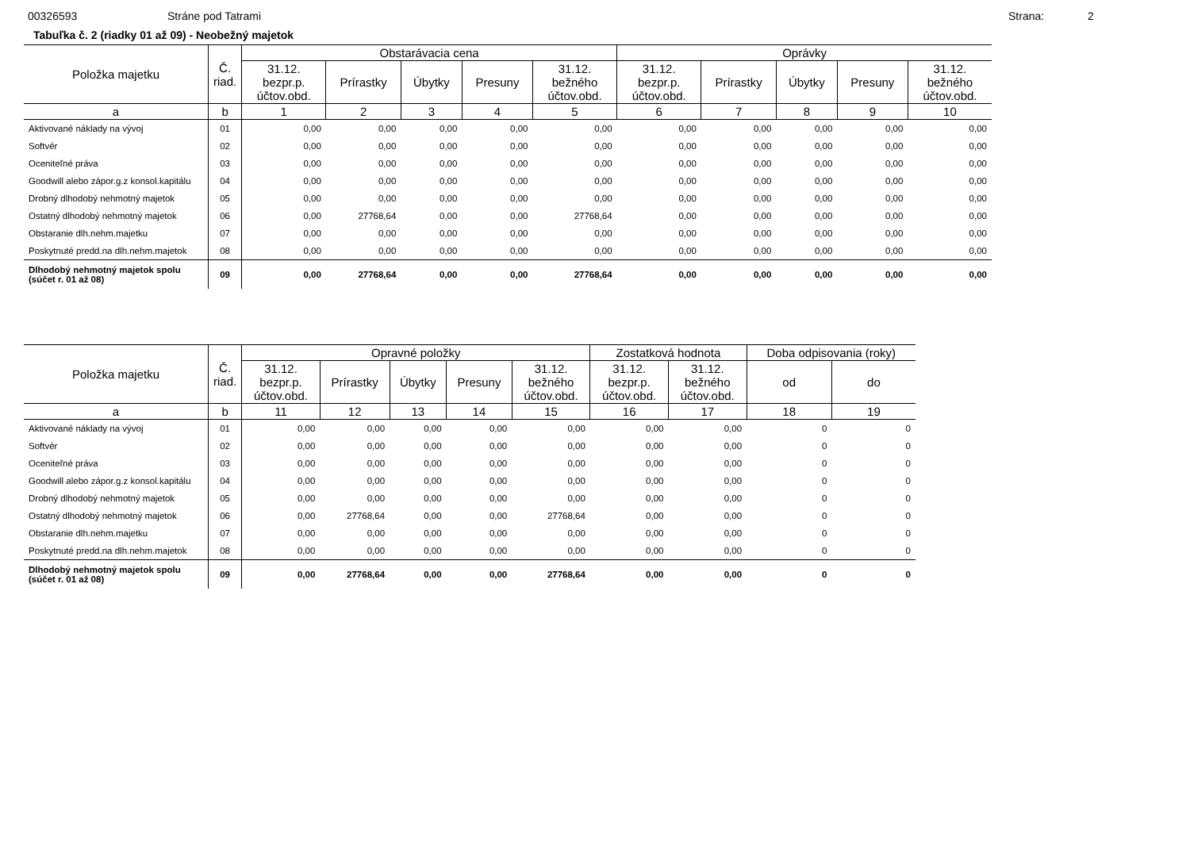00326593 Stráne pod Tatrami Strana: 2
Tabuľka č. 2 (riadky 01 až 09) - Neobežný majetok
| Položka majetku | Č. riad. | Obstarávacia cena | | | | | Oprávky | | | | |
| --- | --- | --- | --- | --- | --- | --- | --- | --- | --- | --- | --- |
| | | 31.12. bezpr.p. účtov.obd. | Prírastky | Úbytky | Presuny | 31.12. bežného účtov.obd. | 31.12. bezpr.p. účtov.obd. | Prírastky | Úbytky | Presuny | 31.12. bežného účtov.obd. |
| a | b | 1 | 2 | 3 | 4 | 5 | 6 | 7 | 8 | 9 | 10 |
| Aktivované náklady na vývoj | 01 | 0,00 | 0,00 | 0,00 | 0,00 | 0,00 | 0,00 | 0,00 | 0,00 | 0,00 | 0,00 |
| Softvér | 02 | 0,00 | 0,00 | 0,00 | 0,00 | 0,00 | 0,00 | 0,00 | 0,00 | 0,00 | 0,00 |
| Oceniteľné práva | 03 | 0,00 | 0,00 | 0,00 | 0,00 | 0,00 | 0,00 | 0,00 | 0,00 | 0,00 | 0,00 |
| Goodwill alebo zápor.g.z konsol.kapitálu | 04 | 0,00 | 0,00 | 0,00 | 0,00 | 0,00 | 0,00 | 0,00 | 0,00 | 0,00 | 0,00 |
| Drobný dlhodobý nehmotný majetok | 05 | 0,00 | 0,00 | 0,00 | 0,00 | 0,00 | 0,00 | 0,00 | 0,00 | 0,00 | 0,00 |
| Ostatný dlhodobý nehmotný majetok | 06 | 0,00 | 27768,64 | 0,00 | 0,00 | 27768,64 | 0,00 | 0,00 | 0,00 | 0,00 | 0,00 |
| Obstaranie dlh.nehm.majetku | 07 | 0,00 | 0,00 | 0,00 | 0,00 | 0,00 | 0,00 | 0,00 | 0,00 | 0,00 | 0,00 |
| Poskytnuté predd.na dlh.nehm.majetok | 08 | 0,00 | 0,00 | 0,00 | 0,00 | 0,00 | 0,00 | 0,00 | 0,00 | 0,00 | 0,00 |
| Dlhodobý nehmotný majetok spolu (súčet r. 01 až 08) | 09 | 0,00 | 27768,64 | 0,00 | 0,00 | 27768,64 | 0,00 | 0,00 | 0,00 | 0,00 | 0,00 |
| Položka majetku | Č. riad. | Opravné položky | | | | | Zostatková hodnota | | Doba odpisovania (roky) | |
| --- | --- | --- | --- | --- | --- | --- | --- | --- | --- | --- |
| | | 31.12. bezpr.p. účtov.obd. | Prírastky | Úbytky | Presuny | 31.12. bežného účtov.obd. | 31.12. bezpr.p. účtov.obd. | 31.12. bežného účtov.obd. | od | do |
| a | b | 11 | 12 | 13 | 14 | 15 | 16 | 17 | 18 | 19 |
| Aktivované náklady na vývoj | 01 | 0,00 | 0,00 | 0,00 | 0,00 | 0,00 | 0,00 | 0,00 | 0 | 0 |
| Softvér | 02 | 0,00 | 0,00 | 0,00 | 0,00 | 0,00 | 0,00 | 0,00 | 0 | 0 |
| Oceniteľné práva | 03 | 0,00 | 0,00 | 0,00 | 0,00 | 0,00 | 0,00 | 0,00 | 0 | 0 |
| Goodwill alebo zápor.g.z konsol.kapitálu | 04 | 0,00 | 0,00 | 0,00 | 0,00 | 0,00 | 0,00 | 0,00 | 0 | 0 |
| Drobný dlhodobý nehmotný majetok | 05 | 0,00 | 0,00 | 0,00 | 0,00 | 0,00 | 0,00 | 0,00 | 0 | 0 |
| Ostatný dlhodobý nehmotný majetok | 06 | 0,00 | 27768,64 | 0,00 | 0,00 | 27768,64 | 0,00 | 0,00 | 0 | 0 |
| Obstaranie dlh.nehm.majetku | 07 | 0,00 | 0,00 | 0,00 | 0,00 | 0,00 | 0,00 | 0,00 | 0 | 0 |
| Poskytnuté predd.na dlh.nehm.majetok | 08 | 0,00 | 0,00 | 0,00 | 0,00 | 0,00 | 0,00 | 0,00 | 0 | 0 |
| Dlhodobý nehmotný majetok spolu (súčet r. 01 až 08) | 09 | 0,00 | 27768,64 | 0,00 | 0,00 | 27768,64 | 0,00 | 0,00 | 0 | 0 |